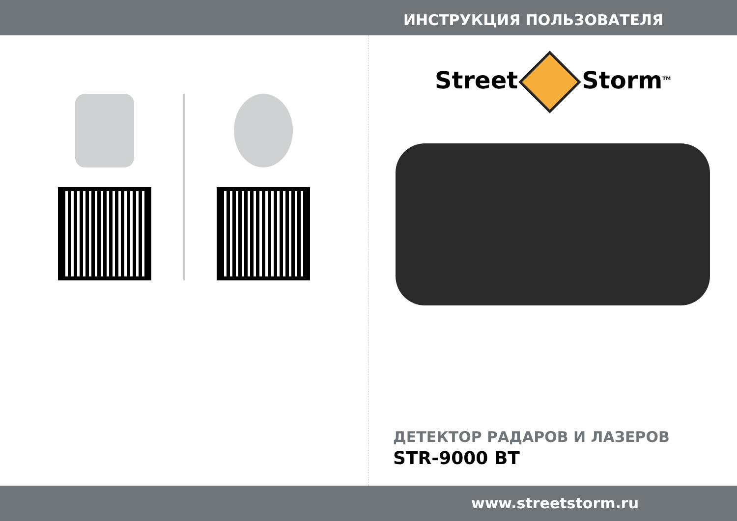ИНСТРУКЦИЯ ПОЛЬЗОВАТЕЛЯ
Street Storm<sup>TM</sup>
ДЕТЕКТОР РАДАРОВ И ЛАЗЕРОВ
STR-9000 BT
www.streetstorm.ru